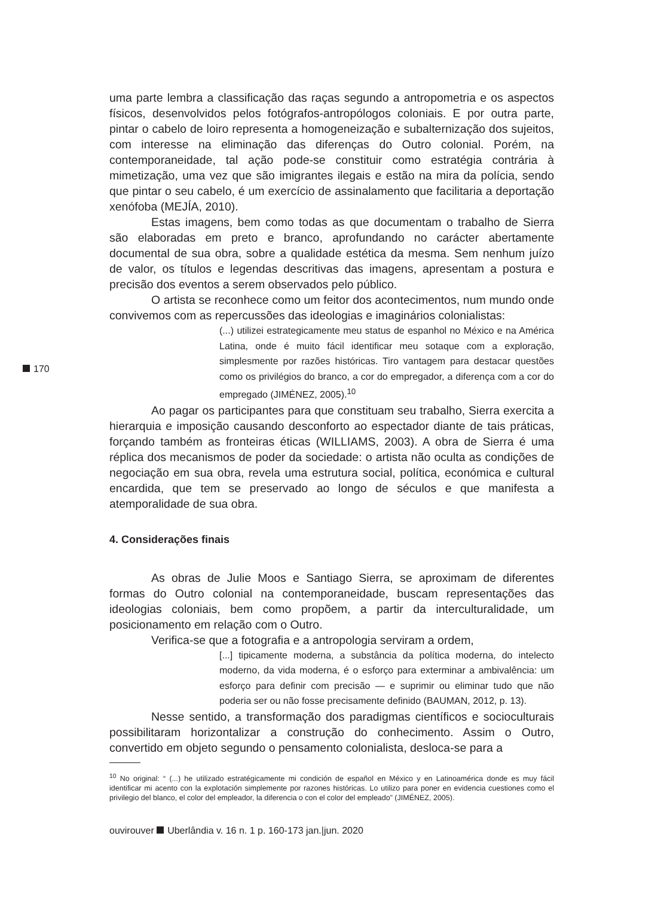uma parte lembra a classificação das raças segundo a antropometria e os aspectos físicos, desenvolvidos pelos fotógrafos-antropólogos coloniais. E por outra parte, pintar o cabelo de loiro representa a homogeneização e subalternização dos sujeitos, com interesse na eliminação das diferenças do Outro colonial. Porém, na contemporaneidade, tal ação pode-se constituir como estratégia contrária à mimetização, uma vez que são imigrantes ilegais e estão na mira da polícia, sendo que pintar o seu cabelo, é um exercício de assinalamento que facilitaria a deportação xenófoba (MEJÍA, 2010).
Estas imagens, bem como todas as que documentam o trabalho de Sierra são elaboradas em preto e branco, aprofundando no carácter abertamente documental de sua obra, sobre a qualidade estética da mesma. Sem nenhum juízo de valor, os títulos e legendas descritivas das imagens, apresentam a postura e precisão dos eventos a serem observados pelo público.
O artista se reconhece como um feitor dos acontecimentos, num mundo onde convivemos com as repercussões das ideologias e imaginários colonialistas:
(...) utilizei estrategicamente meu status de espanhol no México e na América Latina, onde é muito fácil identificar meu sotaque com a exploração, simplesmente por razões históricas. Tiro vantagem para destacar questões como os privilégios do branco, a cor do empregador, a diferença com a cor do empregado (JIMÉNEZ, 2005).<sup>10</sup>
Ao pagar os participantes para que constituam seu trabalho, Sierra exercita a hierarquia e imposição causando desconforto ao espectador diante de tais práticas, forçando também as fronteiras éticas (WILLIAMS, 2003). A obra de Sierra é uma réplica dos mecanismos de poder da sociedade: o artista não oculta as condições de negociação em sua obra, revela uma estrutura social, política, económica e cultural encardida, que tem se preservado ao longo de séculos e que manifesta a atemporalidade de sua obra.
4. Considerações finais
As obras de Julie Moos e Santiago Sierra, se aproximam de diferentes formas do Outro colonial na contemporaneidade, buscam representações das ideologias coloniais, bem como propõem, a partir da interculturalidade, um posicionamento em relação com o Outro.
Verifica-se que a fotografia e a antropologia serviram a ordem,
[...] tipicamente moderna, a substância da política moderna, do intelecto moderno, da vida moderna, é o esforço para exterminar a ambivalência: um esforço para definir com precisão — e suprimir ou eliminar tudo que não poderia ser ou não fosse precisamente definido (BAUMAN, 2012, p. 13).
Nesse sentido, a transformação dos paradigmas científicos e socioculturais possibilitaram horizontalizar a construção do conhecimento. Assim o Outro, convertido em objeto segundo o pensamento colonialista, desloca-se para a
<sup>10</sup> No original: “ (...) he utilizado estratégicamente mi condición de español en México y en Latinoamérica donde es muy fácil identificar mi acento con la explotación simplemente por razones históricas. Lo utilizo para poner en evidencia cuestiones como el privilegio del blanco, el color del empleador, la diferencia o con el color del empleado” (JIMÉNEZ, 2005).
170
ouvirouver Uberlândia v. 16 n. 1 p. 160-173 jan.|jun. 2020